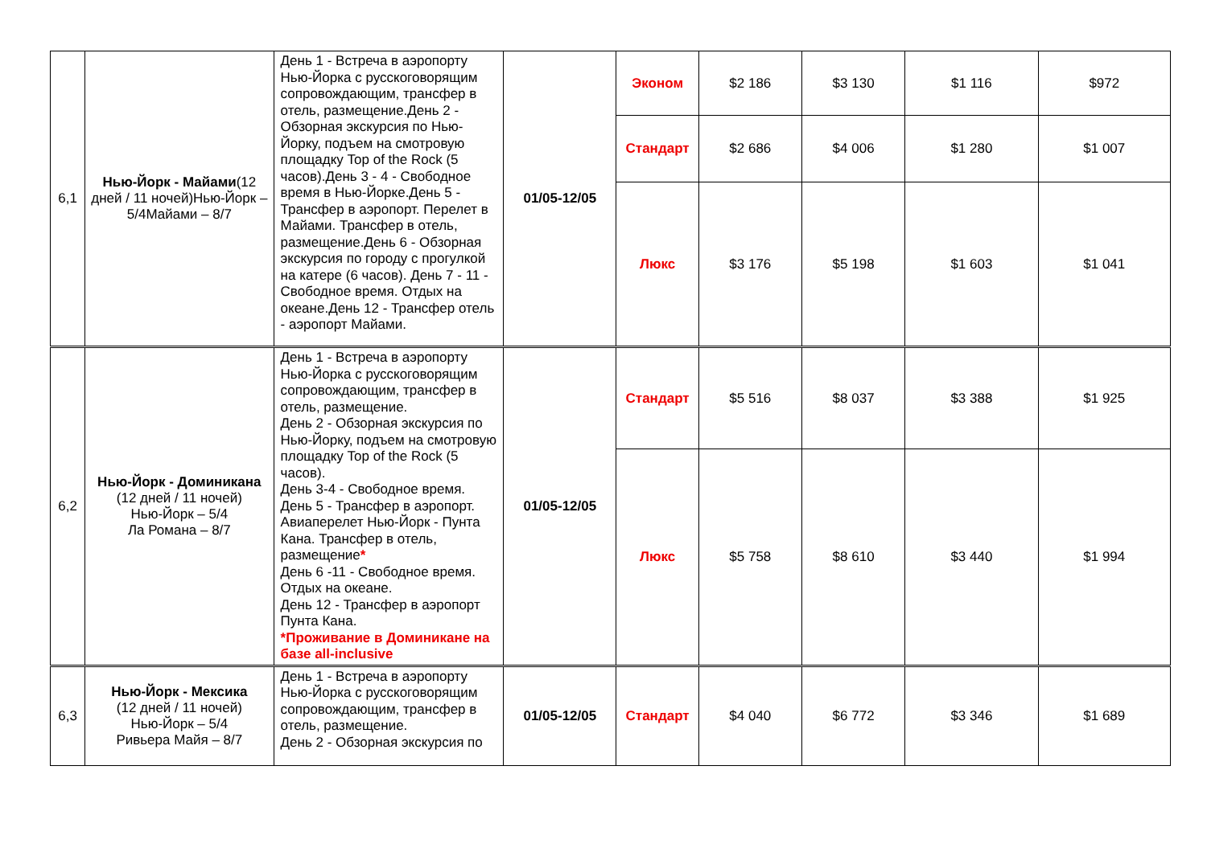| 6,1 | Нью-Йорк - Майами (12 дней / 11 ночей)Нью-Йорк – 5/4Майами – 8/7 | День 1 - Встреча в аэропорту Нью-Йорка с русскоговорящим сопровождающим, трансфер в отель, размещение.День 2 - Обзорная экскурсия по Нью-Йорку, подъем на смотровую площадку Top of the Rock (5 часов).День 3 - 4 - Свободное время в Нью-Йорке.День 5 - Трансфер в аэропорт. Перелет в Майами. Трансфер в отель, размещение.День 6 - Обзорная экскурсия по городу с прогулкой на катере (6 часов). День 7 - 11 - Свободное время. Отдых на океане.День 12 - Трансфер отель - аэропорт Майами. | 01/05-12/05 | Эконом | $2 186 | $3 130 | $1 116 | $972 |
| | | | | Стандарт | $2 686 | $4 006 | $1 280 | $1 007 |
| | | | | Люкс | $3 176 | $5 198 | $1 603 | $1 041 |
| 6,2 | Нью-Йорк - Доминикана (12 дней / 11 ночей) Нью-Йорк – 5/4 Ла Романа – 8/7 | День 1 - Встреча в аэропорту Нью-Йорка с русскоговорящим сопровождающим, трансфер в отель, размещение. День 2 - Обзорная экскурсия по Нью-Йорку, подъем на смотровую площадку Top of the Rock (5 часов). День 3-4 - Свободное время. День 5 - Трансфер в аэропорт. Авиаперелет Нью-Йорк - Пунта Кана. Трансфер в отель, размещение * День 6 -11 - Свободное время. Отдых на океане. День 12 - Трансфер в аэропорт Пунта Кана. *Проживание в Доминикане на базе all-inclusive | 01/05-12/05 | Стандарт | $5 516 | $8 037 | $3 388 | $1 925 |
| | | | | Люкс | $5 758 | $8 610 | $3 440 | $1 994 |
| 6,3 | Нью-Йорк - Мексика (12 дней / 11 ночей) Нью-Йорк – 5/4 Ривьера Майя – 8/7 | День 1 - Встреча в аэропорту Нью-Йорка с русскоговорящим сопровождающим, трансфер в отель, размещение. День 2 - Обзорная экскурсия по | 01/05-12/05 | Стандарт | $4 040 | $6 772 | $3 346 | $1 689 |